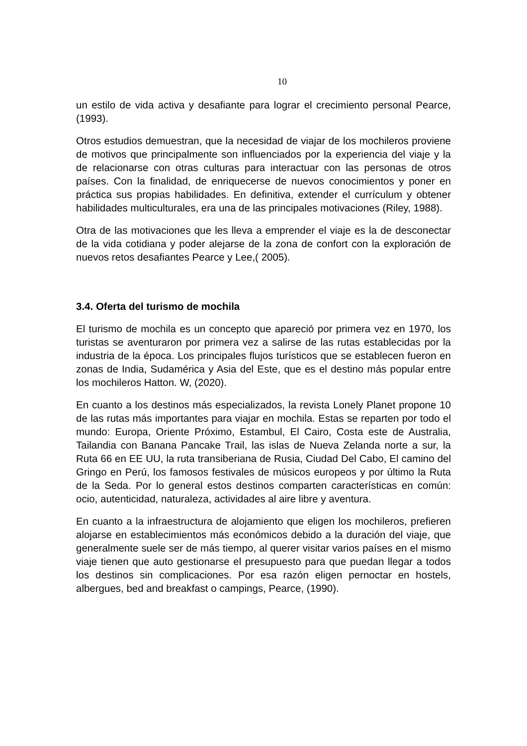10
un estilo de vida activa y desafiante para lograr el crecimiento personal Pearce, (1993).
Otros estudios demuestran, que la necesidad de viajar de los mochileros proviene de motivos que principalmente son influenciados por la experiencia del viaje y la de relacionarse con otras culturas para interactuar con las personas de otros países. Con la finalidad, de enriquecerse de nuevos conocimientos y poner en práctica sus propias habilidades. En definitiva, extender el currículum y obtener habilidades multiculturales, era una de las principales motivaciones (Riley, 1988).
Otra de las motivaciones que les lleva a emprender el viaje es la de desconectar de la vida cotidiana y poder alejarse de la zona de confort con la exploración de nuevos retos desafiantes Pearce y Lee,( 2005).
3.4. Oferta del turismo de mochila
El turismo de mochila es un concepto que apareció por primera vez en 1970, los turistas se aventuraron por primera vez a salirse de las rutas establecidas por la industria de la época. Los principales flujos turísticos que se establecen fueron en zonas de India, Sudamérica y Asia del Este, que es el destino más popular entre los mochileros Hatton. W, (2020).
En cuanto a los destinos más especializados, la revista Lonely Planet propone 10 de las rutas más importantes para viajar en mochila. Estas se reparten por todo el mundo: Europa, Oriente Próximo, Estambul, El Cairo, Costa este de Australia, Tailandia con Banana Pancake Trail, las islas de Nueva Zelanda norte a sur, la Ruta 66 en EE UU, la ruta transiberiana de Rusia, Ciudad Del Cabo, El camino del Gringo en Perú, los famosos festivales de músicos europeos y por último la Ruta de la Seda. Por lo general estos destinos comparten características en común: ocio, autenticidad, naturaleza, actividades al aire libre y aventura.
En cuanto a la infraestructura de alojamiento que eligen los mochileros, prefieren alojarse en establecimientos más económicos debido a la duración del viaje, que generalmente suele ser de más tiempo, al querer visitar varios países en el mismo viaje tienen que auto gestionarse el presupuesto para que puedan llegar a todos los destinos sin complicaciones. Por esa razón eligen pernoctar en hostels, albergues, bed and breakfast o campings, Pearce, (1990).